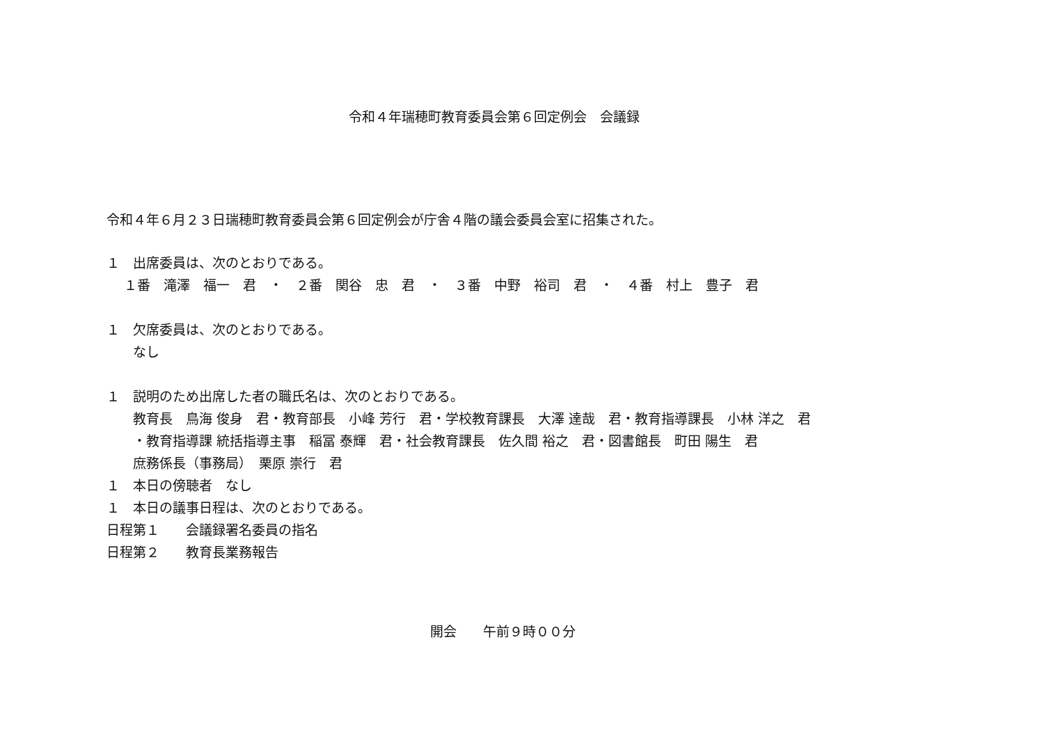令和４年瑞穂町教育委員会第６回定例会　会議録
令和４年６月２３日瑞穂町教育委員会第６回定例会が庁舎４階の議会委員会室に招集された。
１　出席委員は、次のとおりである。
　 １番　滝澤　福一　君　・　２番　関谷　忠　君　・　３番　中野　裕司　君　・　４番　村上　豊子　君
１　欠席委員は、次のとおりである。
　　なし
１　説明のため出席した者の職氏名は、次のとおりである。
　　教育長　鳥海 俊身　君・教育部長　小峰 芳行　君・学校教育課長　大澤 達哉　君・教育指導課長　小林 洋之　君
　　・教育指導課 統括指導主事　稲冨 泰輝　君・社会教育課長　佐久間 裕之　君・図書館長　町田 陽生　君
　　庶務係長（事務局）　栗原 崇行　君
１　本日の傍聴者　なし
１　本日の議事日程は、次のとおりである。
日程第１　　会議録署名委員の指名
日程第２　　教育長業務報告
開会　　午前９時００分